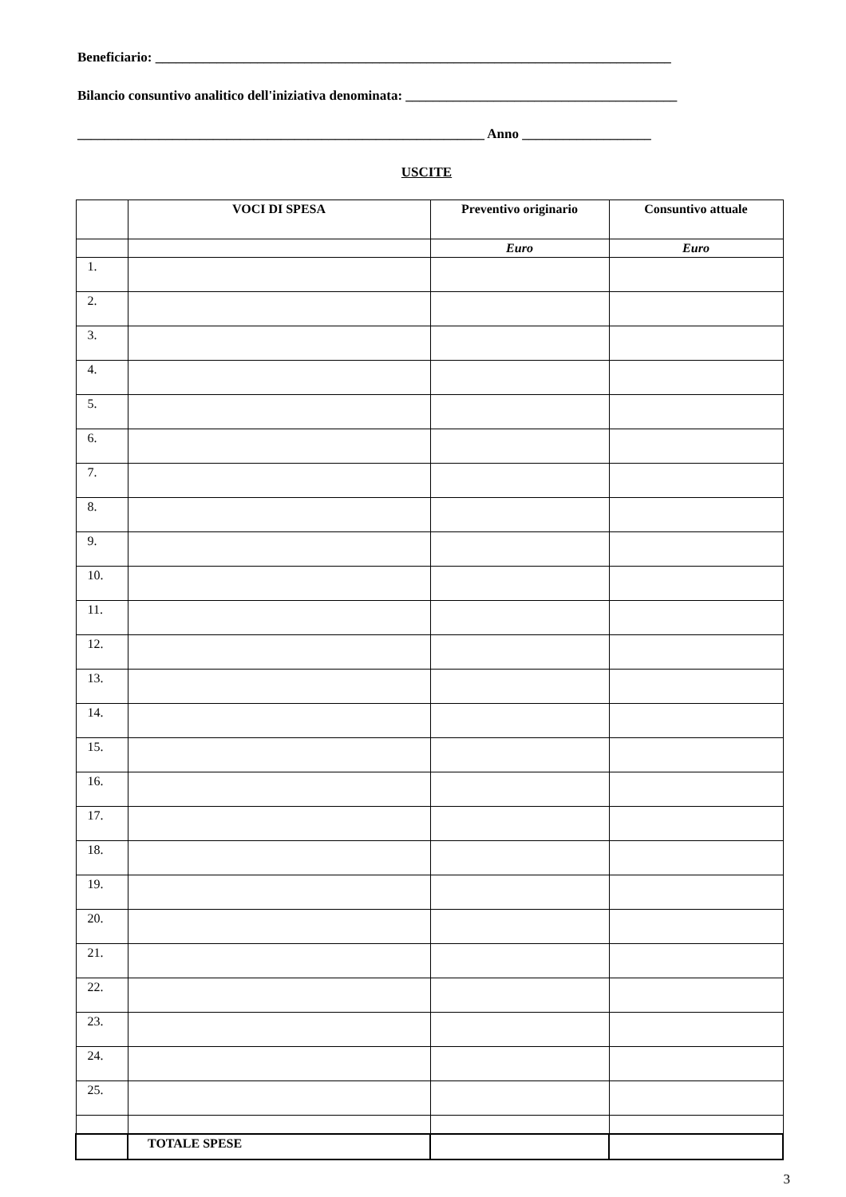Beneficiario: ____________________________________________________________________________
Bilancio consuntivo analitico dell'iniziativa denominata: ________________________________________
____________________________________________________________ Anno ___________________
USCITE
| | VOCI DI SPESA | Preventivo originario | Consuntivo attuale |
| --- | --- | --- | --- |
| | | Euro | Euro |
| 1. | | | |
| 2. | | | |
| 3. | | | |
| 4. | | | |
| 5. | | | |
| 6. | | | |
| 7. | | | |
| 8. | | | |
| 9. | | | |
| 10. | | | |
| 11. | | | |
| 12. | | | |
| 13. | | | |
| 14. | | | |
| 15. | | | |
| 16. | | | |
| 17. | | | |
| 18. | | | |
| 19. | | | |
| 20. | | | |
| 21. | | | |
| 22. | | | |
| 23. | | | |
| 24. | | | |
| 25. | | | |
| | TOTALE SPESE | | |
3